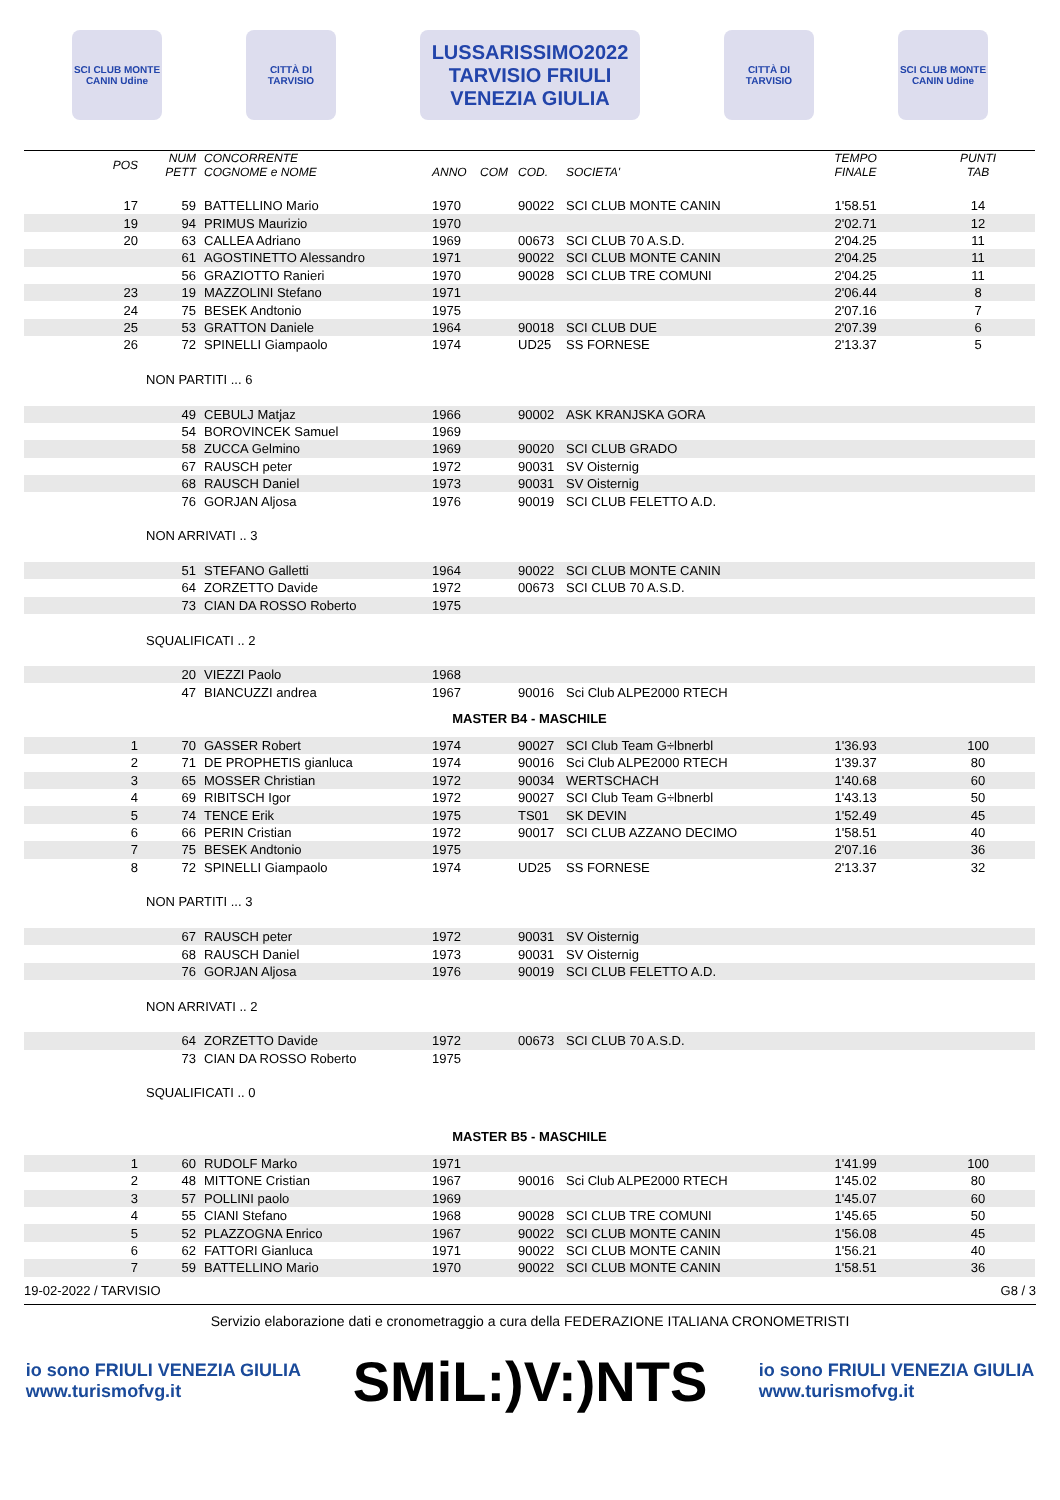SCI CLUB MONTE CANIN Udine
CITTÀ DI TARVISIO
LUSSARISSIMO2022
TARVISIO FRIULI VENEZIA GIULIA
CITTÀ DI TARVISIO
SCI CLUB MONTE CANIN Udine
| POS | NUM PETT | CONCORRENTE COGNOME e NOME | ANNO | COM | COD. | SOCIETA' | TEMPO FINALE | PUNTI TAB |
| --- | --- | --- | --- | --- | --- | --- | --- | --- |
| 17 | 59 | BATTELLINO Mario | 1970 | | 90022 | SCI CLUB MONTE CANIN | 1'58.51 | 14 |
| 19 | 94 | PRIMUS Maurizio | 1970 | | | | 2'02.71 | 12 |
| 20 | 63 | CALLEA Adriano | 1969 | | 00673 | SCI CLUB 70 A.S.D. | 2'04.25 | 11 |
| | 61 | AGOSTINETTO Alessandro | 1971 | | 90022 | SCI CLUB MONTE CANIN | 2'04.25 | 11 |
| | 56 | GRAZIOTTO Ranieri | 1970 | | 90028 | SCI CLUB TRE COMUNI | 2'04.25 | 11 |
| 23 | 19 | MAZZOLINI Stefano | 1971 | | | | 2'06.44 | 8 |
| 24 | 75 | BESEK Andtonio | 1975 | | | | 2'07.16 | 7 |
| 25 | 53 | GRATTON Daniele | 1964 | | 90018 | SCI CLUB DUE | 2'07.39 | 6 |
| 26 | 72 | SPINELLI Giampaolo | 1974 | | UD25 | SS FORNESE | 2'13.37 | 5 |
| | NON PARTITI ... 6 | | | | | | | |
| | 49 | CEBULJ Matjaz | 1966 | | 90002 | ASK KRANJSKA GORA | | |
| | 54 | BOROVINCEK Samuel | 1969 | | | | | |
| | 58 | ZUCCA Gelmino | 1969 | | 90020 | SCI CLUB GRADO | | |
| | 67 | RAUSCH peter | 1972 | | 90031 | SV Oisternig | | |
| | 68 | RAUSCH Daniel | 1973 | | 90031 | SV Oisternig | | |
| | 76 | GORJAN Aljosa | 1976 | | 90019 | SCI CLUB FELETTO A.D. | | |
| | NON ARRIVATI .. 3 | | | | | | | |
| | 51 | STEFANO Galletti | 1964 | | 90022 | SCI CLUB MONTE CANIN | | |
| | 64 | ZORZETTO Davide | 1972 | | 00673 | SCI CLUB 70 A.S.D. | | |
| | 73 | CIAN DA ROSSO Roberto | 1975 | | | | | |
| | SQUALIFICATI .. 2 | | | | | | | |
| | 20 | VIEZZI Paolo | 1968 | | | | | |
| | 47 | BIANCUZZI andrea | 1967 | | 90016 | Sci Club ALPE2000 RTECH | | |
| MASTER B4 - MASCHILE | | | | | | | | |
| 1 | 70 | GASSER Robert | 1974 | | 90027 | SCI Club Team G÷lbnerbl | 1'36.93 | 100 |
| 2 | 71 | DE PROPHETIS gianluca | 1974 | | 90016 | Sci Club ALPE2000 RTECH | 1'39.37 | 80 |
| 3 | 65 | MOSSER Christian | 1972 | | 90034 | WERTSCHACH | 1'40.68 | 60 |
| 4 | 69 | RIBITSCH Igor | 1972 | | 90027 | SCI Club Team G÷lbnerbl | 1'43.13 | 50 |
| 5 | 74 | TENCE Erik | 1975 | | TS01 | SK DEVIN | 1'52.49 | 45 |
| 6 | 66 | PERIN Cristian | 1972 | | 90017 | SCI CLUB AZZANO DECIMO | 1'58.51 | 40 |
| 7 | 75 | BESEK Andtonio | 1975 | | | | 2'07.16 | 36 |
| 8 | 72 | SPINELLI Giampaolo | 1974 | | UD25 | SS FORNESE | 2'13.37 | 32 |
| | NON PARTITI ... 3 | | | | | | | |
| | 67 | RAUSCH peter | 1972 | | 90031 | SV Oisternig | | |
| | 68 | RAUSCH Daniel | 1973 | | 90031 | SV Oisternig | | |
| | 76 | GORJAN Aljosa | 1976 | | 90019 | SCI CLUB FELETTO A.D. | | |
| | NON ARRIVATI .. 2 | | | | | | | |
| | 64 | ZORZETTO Davide | 1972 | | 00673 | SCI CLUB 70 A.S.D. | | |
| | 73 | CIAN DA ROSSO Roberto | 1975 | | | | | |
| | SQUALIFICATI .. 0 | | | | | | | |
| MASTER B5 - MASCHILE | | | | | | | | |
| 1 | 60 | RUDOLF Marko | 1971 | | | | 1'41.99 | 100 |
| 2 | 48 | MITTONE Cristian | 1967 | | 90016 | Sci Club ALPE2000 RTECH | 1'45.02 | 80 |
| 3 | 57 | POLLINI paolo | 1969 | | | | 1'45.07 | 60 |
| 4 | 55 | CIANI Stefano | 1968 | | 90028 | SCI CLUB TRE COMUNI | 1'45.65 | 50 |
| 5 | 52 | PLAZZOGNA Enrico | 1967 | | 90022 | SCI CLUB MONTE CANIN | 1'56.08 | 45 |
| 6 | 62 | FATTORI Gianluca | 1971 | | 90022 | SCI CLUB MONTE CANIN | 1'56.21 | 40 |
| 7 | 59 | BATTELLINO Mario | 1970 | | 90022 | SCI CLUB MONTE CANIN | 1'58.51 | 36 |
19-02-2022 / TARVISIO G8 / 3
Servizio elaborazione dati e cronometraggio a cura della FEDERAZIONE ITALIANA CRONOMETRISTI
io sono FRIULI VENEZIA GIULIA
www.turismofvg.it
SMiL:)V:)NTS
io sono FRIULI VENEZIA GIULIA
www.turismofvg.it